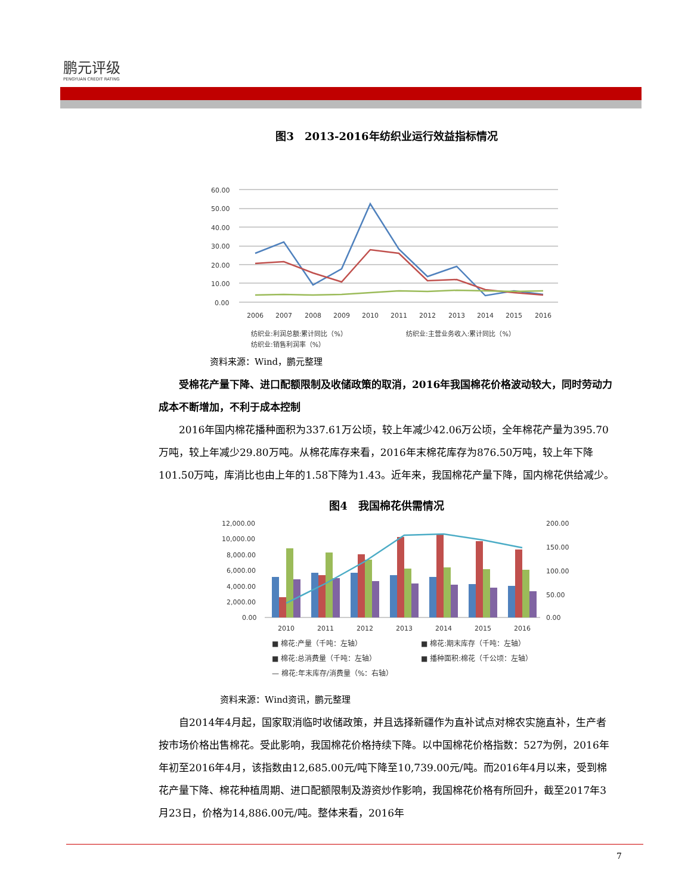鹏元评级
PENGYUAN CREDIT RATING
图3　2013-2016年纺织业运行效益指标情况
60.00
50.00
40.00
30.00
20.00
10.00
0.00
2006
2007
2008
2009
2010
2011
2012
2013
2014
2015
2016
纺织业:利润总额:累计同比（%）
纺织业:主营业务收入:累计同比（%）
纺织业:销售利润率（%）
资料来源：Wind，鹏元整理
受棉花产量下降、进口配额限制及收储政策的取消，2016年我国棉花价格波动较大，同时劳动力成本不断增加，不利于成本控制
2016年国内棉花播种面积为337.61万公顷，较上年减少42.06万公顷，全年棉花产量为395.70万吨，较上年减少29.80万吨。从棉花库存来看，2016年末棉花库存为876.50万吨，较上年下降101.50万吨，库消比也由上年的1.58下降为1.43。近年来，我国棉花产量下降，国内棉花供给减少。
图4　我国棉花供需情况
12,000.00
10,000.00
8,000.00
6,000.00
4,000.00
2,000.00
0.00
200.00
150.00
100.00
50.00
0.00
2010
2011
2012
2013
2014
2015
2016
■ 棉花:产量（千吨：左轴） ■ 棉花:期末库存（千吨：左轴） ■ 棉花:总消费量（千吨：左轴） ■ 播种面积:棉花（千公顷：左轴） — 棉花:年末库存/消费量（%：右轴）
资料来源：Wind资讯，鹏元整理
自2014年4月起，国家取消临时收储政策，并且选择新疆作为直补试点对棉农实施直补，生产者按市场价格出售棉花。受此影响，我国棉花价格持续下降。以中国棉花价格指数：527为例，2016年年初至2016年4月，该指数由12,685.00元/吨下降至10,739.00元/吨。而2016年4月以来，受到棉花产量下降、棉花种植周期、进口配额限制及游资炒作影响，我国棉花价格有所回升，截至2017年3月23日，价格为14,886.00元/吨。整体来看，2016年
7